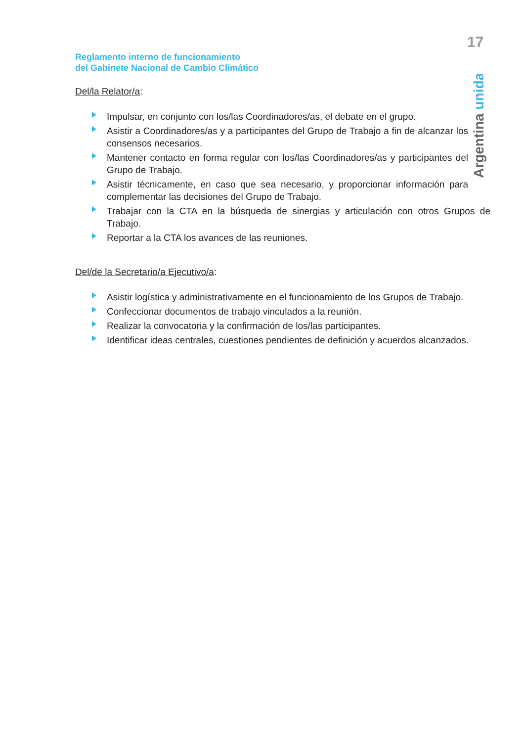17
Reglamento interno de funcionamiento
del Gabinete Nacional de Cambio Climático
Argentina unida
Del/la Relator/a:
Impulsar, en conjunto con los/las Coordinadores/as, el debate en el grupo.
Asistir a Coordinadores/as y a participantes del Grupo de Trabajo a fin de alcanzar los consensos necesarios.
Mantener contacto en forma regular con los/las Coordinadores/as y participantes del Grupo de Trabajo.
Asistir técnicamente, en caso que sea necesario, y proporcionar información para complementar las decisiones del Grupo de Trabajo.
Trabajar con la CTA en la búsqueda de sinergias y articulación con otros Grupos de Trabajo.
Reportar a la CTA los avances de las reuniones.
Del/de la Secretario/a Ejecutivo/a:
Asistir logística y administrativamente en el funcionamiento de los Grupos de Trabajo.
Confeccionar documentos de trabajo vinculados a la reunión.
Realizar la convocatoria y la confirmación de los/las participantes.
Identificar ideas centrales, cuestiones pendientes de definición y acuerdos alcanzados.